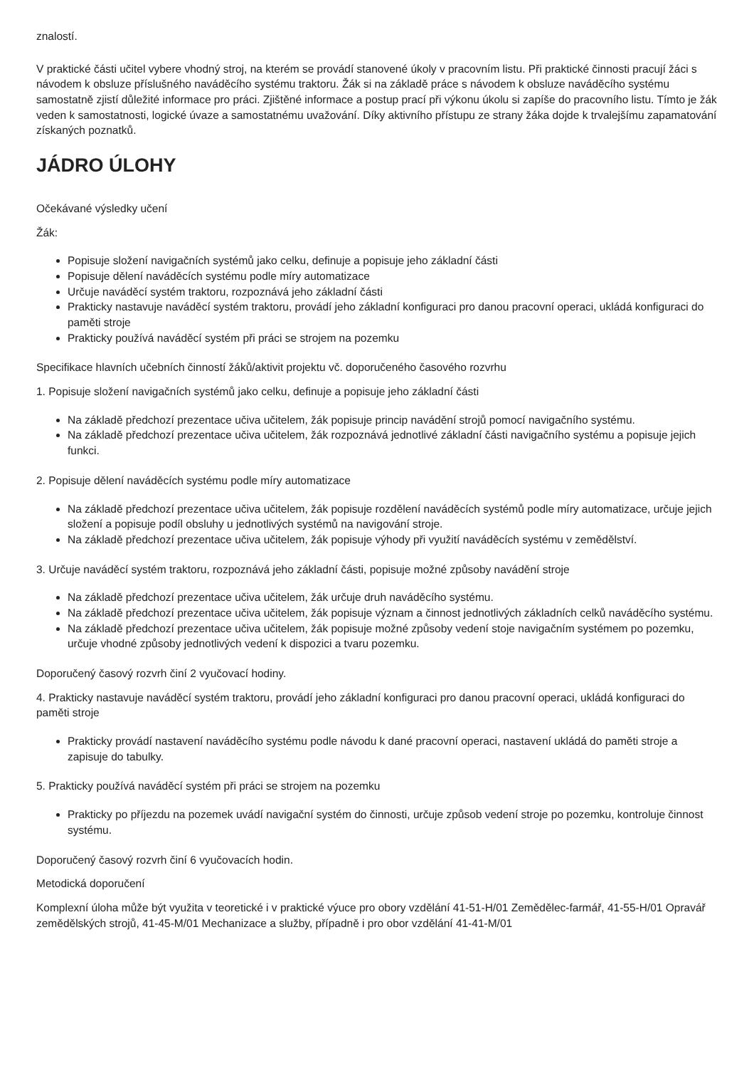znalostí.
V praktické části učitel vybere vhodný stroj, na kterém se provádí stanovené úkoly v pracovním listu. Při praktické činnosti pracují žáci s návodem k obsluze příslušného naváděcího systému traktoru. Žák si na základě práce s návodem k obsluze naváděcího systému samostatně zjistí důležité informace pro práci. Zjištěné informace a postup prací při výkonu úkolu si zapíše do pracovního listu. Tímto je žák veden k samostatnosti, logické úvaze a samostatnému uvažování. Díky aktivního přístupu ze strany žáka dojde k trvalejšímu zapamatování získaných poznatků.
JÁDRO ÚLOHY
Očekávané výsledky učení
Žák:
Popisuje složení navigačních systémů jako celku, definuje a popisuje jeho základní části
Popisuje dělení naváděcích systému podle míry automatizace
Určuje naváděcí systém traktoru, rozpoznává jeho základní části
Prakticky nastavuje naváděcí systém traktoru, provádí jeho základní konfiguraci pro danou pracovní operaci, ukládá konfiguraci do paměti stroje
Prakticky používá naváděcí systém při práci se strojem na pozemku
Specifikace hlavních učebních činností žáků/aktivit projektu vč. doporučeného časového rozvrhu
1. Popisuje složení navigačních systémů jako celku, definuje a popisuje jeho základní části
Na základě předchozí prezentace učiva učitelem, žák popisuje princip navádění strojů pomocí navigačního systému.
Na základě předchozí prezentace učiva učitelem, žák rozpoznává jednotlivé základní části navigačního systému a popisuje jejich funkci.
2. Popisuje dělení naváděcích systému podle míry automatizace
Na základě předchozí prezentace učiva učitelem, žák popisuje rozdělení naváděcích systémů podle míry automatizace, určuje jejich složení a popisuje podíl obsluhy u jednotlivých systémů na navigování stroje.
Na základě předchozí prezentace učiva učitelem, žák popisuje výhody při využití naváděcích systému v zemědělství.
3. Určuje naváděcí systém traktoru, rozpoznává jeho základní části, popisuje možné způsoby navádění stroje
Na základě předchozí prezentace učiva učitelem, žák určuje druh naváděcího systému.
Na základě předchozí prezentace učiva učitelem, žák popisuje význam a činnost jednotlivých základních celků naváděcího systému.
Na základě předchozí prezentace učiva učitelem, žák popisuje možné způsoby vedení stoje navigačním systémem po pozemku, určuje vhodné způsoby jednotlivých vedení k dispozici a tvaru pozemku.
Doporučený časový rozvrh činí 2 vyučovací hodiny.
4. Prakticky nastavuje naváděcí systém traktoru, provádí jeho základní konfiguraci pro danou pracovní operaci, ukládá konfiguraci do paměti stroje
Prakticky provádí nastavení naváděcího systému podle návodu k dané pracovní operaci, nastavení ukládá do paměti stroje a zapisuje do tabulky.
5. Prakticky používá naváděcí systém při práci se strojem na pozemku
Prakticky po příjezdu na pozemek uvádí navigační systém do činnosti, určuje způsob vedení stroje po pozemku, kontroluje činnost systému.
Doporučený časový rozvrh činí 6 vyučovacích hodin.
Metodická doporučení
Komplexní úloha může být využita v teoretické i v praktické výuce pro obory vzdělání 41-51-H/01 Zemědělec-farmář, 41-55-H/01 Opravář zemědělských strojů, 41-45-M/01 Mechanizace a služby, případně i pro obor vzdělání 41-41-M/01